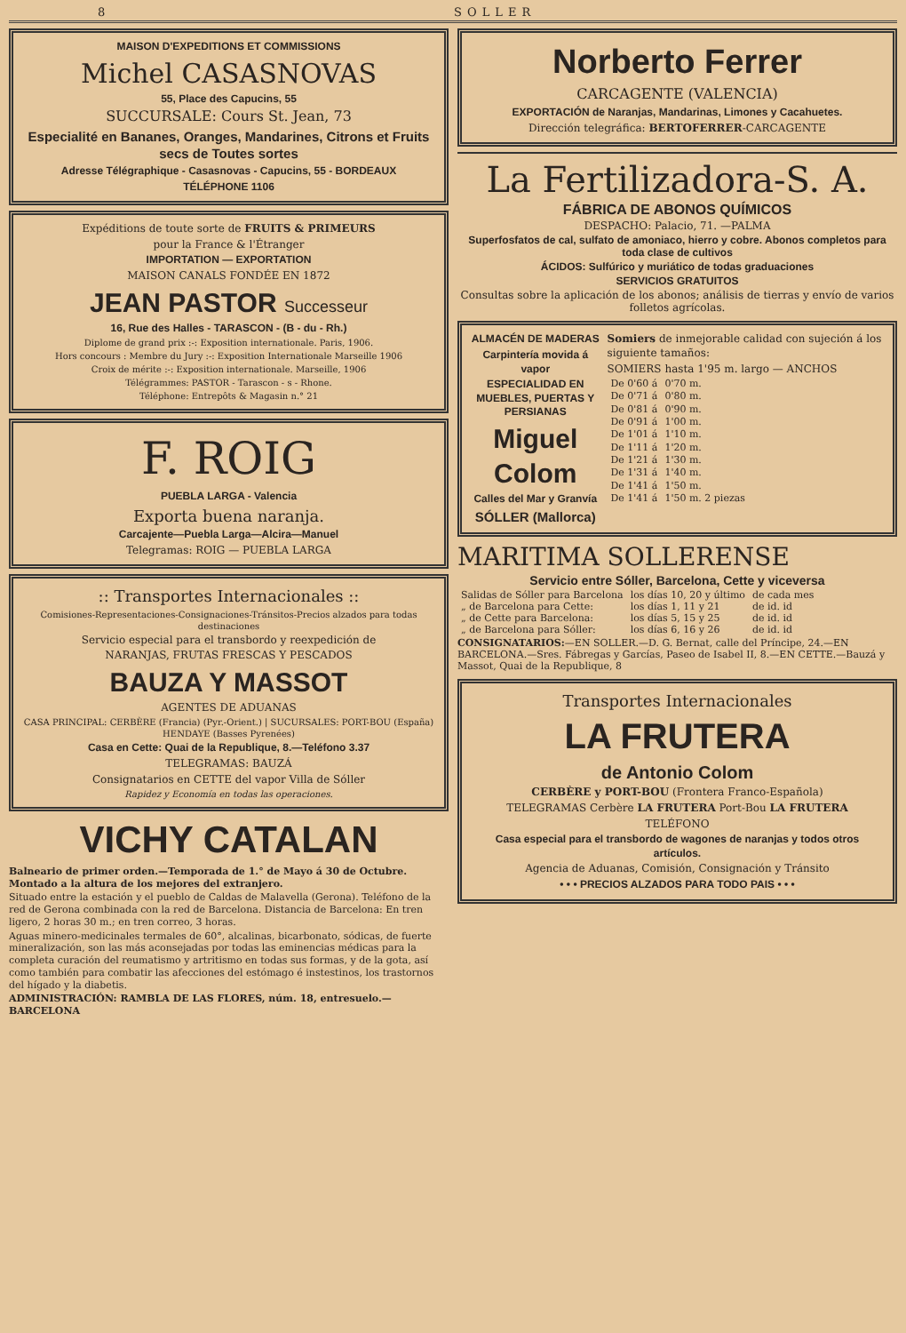8 SOLLER
MAISON D'EXPEDITIONS ET COMMISSIONS
Michel CASASNOVAS
55, Place des Capucins, 55
SUCCURSALE: Cours St. Jean, 73
Especialité en Bananes, Oranges, Mandarines, Citrons et Fruits secs de Toutes sortes
Adresse Télégraphique - Casasnovas - Capucins, 55 - BORDEAUX
TÉLÉPHONE 1106
Expéditions de toute sorte de FRUITS & PRIMEURS
pour la France & l'Étranger
IMPORTATION — EXPORTATION
MAISON CANALS FONDÉE EN 1872
JEAN PASTOR Successeur
16, Rue des Halles - TARASCON - (B - du - Rh.)
Diplome de grand prix :-: Exposition internationale. Paris, 1906.
Hors concours : Membre du Jury :-: Exposition Internationale Marseille 1906
Croix de mérite :-: Exposition internationale. Marseille, 1906
Télégrammes: PASTOR - Tarascon - s - Rhone.
Téléphone: Entrepôts & Magasin n.° 21
F. ROIG
PUEBLA LARGA - Valencia
Exporta buena naranja.
Carcajente—Puebla Larga—Alcira—Manuel
Telegramas: ROIG — PUEBLA LARGA
:: Transportes Internacionales ::
Comisiones-Representaciones-Consignaciones-Tránsitos-Precios alzados para todas destinaciones
Servicio especial para el transbordo y reexpedición de
NARANJAS, FRUTAS FRESCAS Y PESCADOS
BAUZA Y MASSOT
AGENTES DE ADUANAS
CASA PRINCIPAL: CERBÈRE (Francia) (Pyr.-Orient.) | SUCURSALES: PORT-BOU (España) HENDAYE (Basses Pyrenées)
Casa en Cette: Quai de la Republique, 8.—Teléfono 3.37
TELEGRAMAS: BAUZÁ
Consignatarios en CETTE del vapor Villa de Sóller
Rapidez y Economía en todas las operaciones.
VICHY CATALAN
Balneario de primer orden.—Temporada de 1.° de Mayo á 30 de Octubre. Montado a la altura de los mejores del extranjero.
Situado entre la estación y el pueblo de Caldas de Malavella (Gerona). Teléfono de la red de Gerona combinada con la red de Barcelona. Distancia de Barcelona: En tren ligero, 2 horas 30 m.; en tren correo, 3 horas.
Aguas minero-medicinales termales de 60°, alcalinas, bicarbonato, sódicas, de fuerte mineralización, son las más aconsejadas por todas las eminencias médicas para la completa curación del reumatismo y artritismo en todas sus formas, y de la gota, así como también para combatir las afecciones del estómago é instestinos, los trastornos del hígado y la diabetis.
ADMINISTRACIÓN: RAMBLA DE LAS FLORES, núm. 18, entresuelo.—BARCELONA
Norberto Ferrer
CARCAGENTE (VALENCIA)
EXPORTACIÓN de Naranjas, Mandarinas, Limones y Cacahuetes.
Dirección telegráfica: BERTOFERRER-CARCAGENTE
La Fertilizadora-S. A.
FÁBRICA DE ABONOS QUÍMICOS
DESPACHO: Palacio, 71. —PALMA
Superfosfatos de cal, sulfato de amoniaco, hierro y cobre. Abonos completos para toda clase de cultivos
ÁCIDOS: Sulfúrico y muriático de todas graduaciones
SERVICIOS GRATUITOS
Consultas sobre la aplicación de los abonos; análisis de tierras y envío de varios folletos agrícolas.
ALMACÉN DE MADERAS
Carpintería movida á vapor
ESPECIALIDAD EN MUEBLES, PUERTAS Y PERSIANAS
Miguel Colom
Calles del Mar y Granvía
SÓLLER (Mallorca)
Somiers de inmejorable calidad con sujeción á los siguiente tamaños:
SOMIERS hasta 1'95 m. largo — ANCHOS
| De 0'60 á | 0'70 m. |
| De 0'71 á | 0'80 m. |
| De 0'81 á | 0'90 m. |
| De 0'91 á | 1'00 m. |
| De 1'01 á | 1'10 m. |
| De 1'11 á | 1'20 m. |
| De 1'21 á | 1'30 m. |
| De 1'31 á | 1'40 m. |
| De 1'41 á | 1'50 m. |
| De 1'41 á | 1'50 m. 2 piezas |
MARITIMA SOLLERENSE
Servicio entre Sóller, Barcelona, Cette y viceversa
| Salidas de Sóller para Barcelona | los días 10, 20 y último | de cada mes |
| „ de Barcelona para Cette: | los días 1, 11 y 21 | de id. id |
| „ de Cette para Barcelona: | los días 5, 15 y 25 | de id. id |
| „ de Barcelona para Sóller: | los días 6, 16 y 26 | de id. id |
CONSIGNATARIOS:—EN SOLLER.—D. G. Bernat, calle del Príncipe, 24.—EN BARCELONA.—Sres. Fábregas y Garcías, Paseo de Isabel II, 8.—EN CETTE.—Bauzá y Massot, Quai de la Republique, 8
Transportes Internacionales
LA FRUTERA
de Antonio Colom
CERBÈRE y PORT-BOU (Frontera Franco-Española)
TELEGRAMAS Cerbère LA FRUTERA Port-Bou LA FRUTERA
TELÉFONO
Casa especial para el transbordo de wagones de naranjas y todos otros artículos.
Agencia de Aduanas, Comisión, Consignación y Tránsito
• • • PRECIOS ALZADOS PARA TODO PAIS • • •